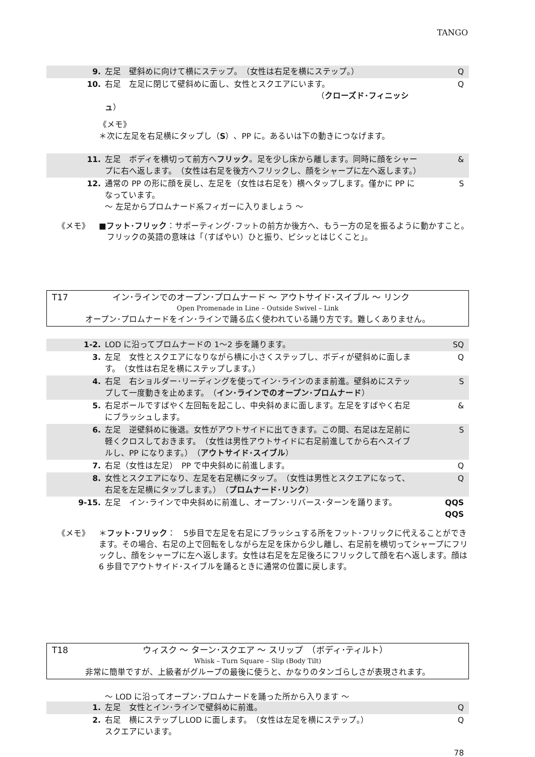TANGO
| 9. | 左足 壁斜めに向けて横にステップ。 （女性は右足を横にステップ。） | Q |
| 10. | 右足 左足に閉じて壁斜めに面し、女性とスクエアにいます。 （ クローズド･フィニッシュ ） | Q |
《メモ》
＊次に左足を右足横にタップし（S）、PP に。あるいは下の動きにつなげます。
| 11. | 左足 ボディを横切って前方へ フリック 。足を少し床から離します。同時に顔をシャープに右へ返します。 （女性は右足を後方へフリックし、顔をシャープに左へ返します。） | & |
| 12. | 通常の PP の形に顔を戻し、左足を（女性は右足を）横へタップします。僅かに PP になっています。 ～ 左足からプロムナード系フィガーに入りましょう ～ | S |
《メモ》 ■フット･フリック：サポーティング･フットの前方か後方へ、もう一方の足を振るように動かすこと。
　フリックの英語の意味は「（すばやい）ひと振り、ピシッとはじくこと」。
T17 イン･ラインでのオープン･プロムナード ～ アウトサイド･スイブル ～ リンク
Open Promenade in Line – Outside Swivel – Link
オープン･プロムナードをイン･ラインで踊る広く使われている踊り方です。難しくありません。
| 1-2. | LOD に沿ってプロムナードの 1～2 歩を踊ります。 | SQ |
| 3. | 左足 女性とスクエアになりながら横に小さくステップし、ボディが壁斜めに面します。 （女性は右足を横にステップします。） | Q |
| 4. | 右足 右ショルダー･リーディングを使ってイン･ラインのまま前進。壁斜めにステップして一度動きを止めます。 （ イン･ラインでのオープン･プロムナード ） | S |
| 5. | 右足ボールですばやく左回転を起こし、中央斜めまに面します。左足をすばやく右足にブラッシュします。 | & |
| 6. | 左足 逆壁斜めに後退。女性がアウトサイドに出てきます。この間、右足は左足前に軽くクロスしておきます。 （女性は男性アウトサイドに右足前進してから右へスイブルし、PP になります。） （ アウトサイド･スイブル ） | S |
| 7. | 右足（女性は左足） PP で中央斜めに前進します。 | Q |
| 8. | 女性とスクエアになり、左足を右足横にタップ。 （女性は男性とスクエアになって、右足を左足横にタップします。） （ プロムナード･リンク ） | Q |
| 9-15. | 左足 イン･ラインで中央斜めに前進し、オープン･リバース･ターンを踊ります。 | QQS QQS |
《メモ》 ＊フット･フリック：　5歩目で左足を右足にブラッシュする所をフット･フリックに代えることができます。その場合、右足の上で回転をしながら左足を床から少し離し、右足前を横切ってシャープにフリックし、顔をシャープに左へ返します。女性は右足を左足後ろにフリックして顔を右へ返します。顔は 6 歩目でアウトサイド･スイブルを踊るときに通常の位置に戻します。
T18 ウィスク ～ ターン･スクエア ～ スリップ　（ボディ･ティルト）
Whisk – Turn Square – Slip (Body Tilt)
非常に簡単ですが、上級者がグループの最後に使うと、かなりのタンゴらしさが表現されます。
～ LOD に沿ってオープン･プロムナードを踊った所から入ります ～
| 1. | 左足 女性とイン･ラインで壁斜めに前進。 | Q |
| 2. | 右足 横にステップしLOD に面します。 （女性は左足を横にステップ。） スクエアにいます。 | Q |
78